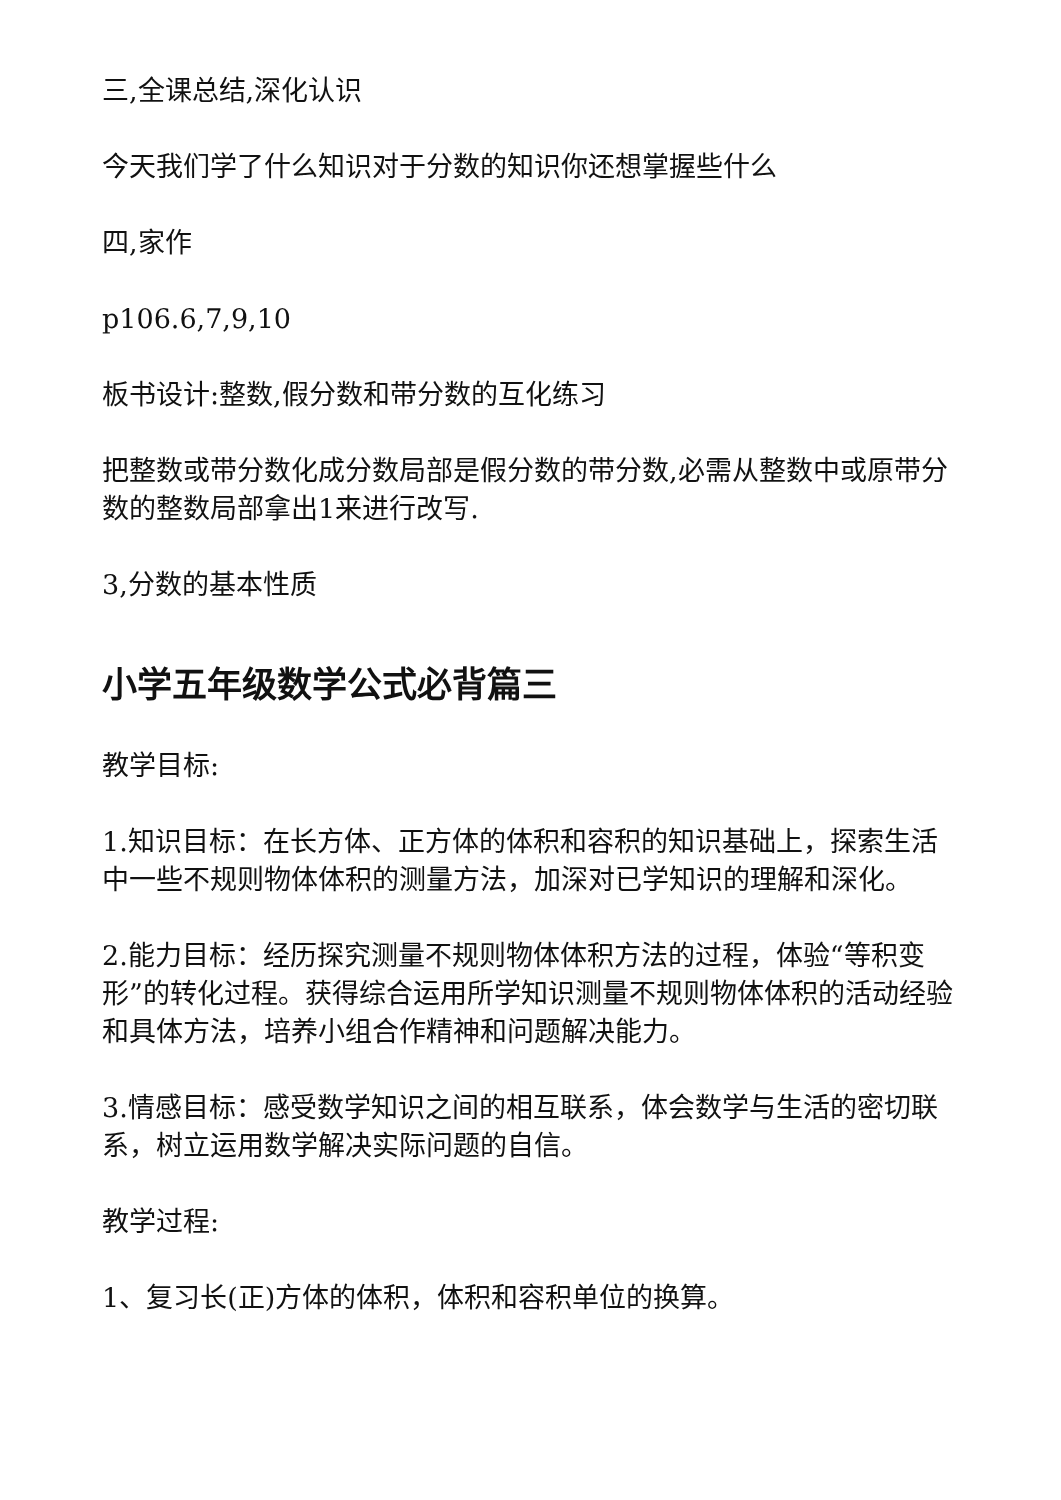三,全课总结,深化认识
今天我们学了什么知识对于分数的知识你还想掌握些什么
四,家作
p106.6,7,9,10
板书设计:整数,假分数和带分数的互化练习
把整数或带分数化成分数局部是假分数的带分数,必需从整数中或原带分数的整数局部拿出1来进行改写.
3,分数的基本性质
小学五年级数学公式必背篇三
教学目标:
1.知识目标：在长方体、正方体的体积和容积的知识基础上，探索生活中一些不规则物体体积的测量方法，加深对已学知识的理解和深化。
2.能力目标：经历探究测量不规则物体体积方法的过程，体验“等积变形”的转化过程。获得综合运用所学知识测量不规则物体体积的活动经验和具体方法，培养小组合作精神和问题解决能力。
3.情感目标：感受数学知识之间的相互联系，体会数学与生活的密切联系，树立运用数学解决实际问题的自信。
教学过程:
1、复习长(正)方体的体积，体积和容积单位的换算。